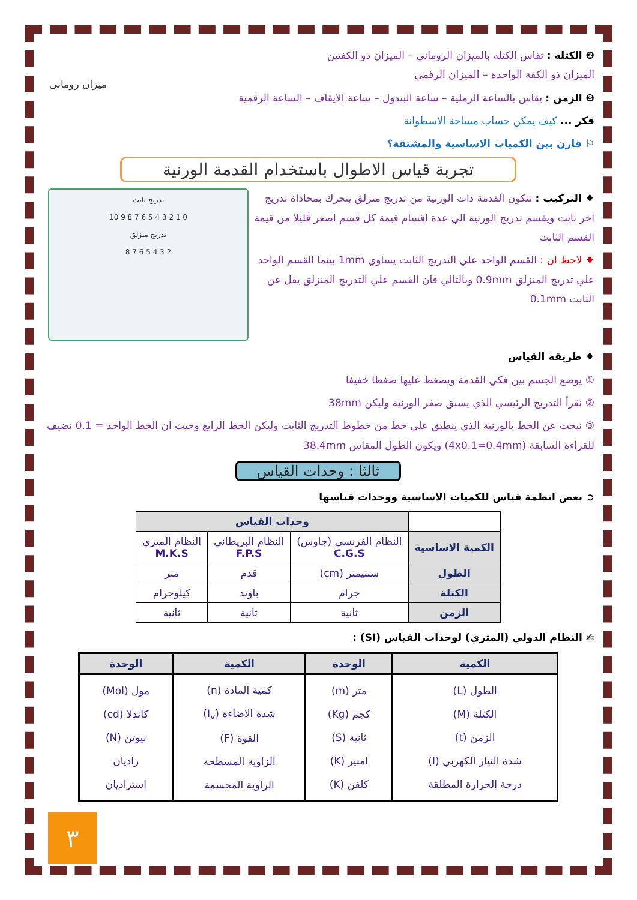ميزان رومانى
❷ الكتله : تقاس الكتله بالميزان الروماني – الميزان ذو الكفتين
الميزان ذو الكفة الواحدة – الميزان الرقمي
❸ الزمن : يقاس بالساعة الرملية – ساعة البندول – ساعة الايقاف – الساعة الرقمية
فكر ... كيف يمكن حساب مساحة الاسطوانة
⚐ قارن بين الكميات الاساسية والمشتقة؟
تجربة قياس الاطوال باستخدام القدمة الورنية
تدريج ثابت
0 1 2 3 4 5 6 7 8 9 10
تدريج منزلق
2 3 4 5 6 7 8
♦ التركيب : تتكون القدمة ذات الورنية من تدريج منزلق يتحرك بمحاذاة تدريج اخر ثابت ويقسم تدريج الورنية الي عدة اقسام قيمة كل قسم اصغر قليلا من قيمة القسم الثابت
♦ لاحظ ان : القسم الواحد علي التدريج الثابت يساوي 1mm بينما القسم الواحد علي تدريج المنزلق 0.9mm وبالتالي فان القسم علي التدريج المنزلق يقل عن الثابت 0.1mm
♦ طريقة القياس
① يوضع الجسم بين فكي القدمة ويضغط عليها ضغطا خفيفا
② نقرأ التدريج الرئيسي الذي يسبق صفر الورنية وليكن 38mm
③ نبحث عن الخط بالورنية الذي ينطبق علي خط من خطوط التدريج الثابت وليكن الخط الرابع وحيث ان الخط الواحد = 0.1 نضيف للقراءة السابقة (4x0.1=0.4mm) ويكون الطول المقاس 38.4mm
ثالثا : وحدات القياس
➲ بعض انظمة قياس للكميات الاساسية ووحدات قياسها
| | وحدات القياس | | |
| --- | --- | --- | --- |
| الكمية الاساسية | النظام الفرنسي (جاوس) C.G.S | النظام البريطاني F.P.S | النظام المتري M.K.S |
| الطول | سنتيمتر (cm) | قدم | متر |
| الكتلة | جرام | باوند | كيلوجرام |
| الزمن | ثانية | ثانية | ثانية |
✍ النظام الدولي (المتري) لوحدات القياس (SI) :
| الكمية | الوحدة | الكمية | الوحدة |
| --- | --- | --- | --- |
| الطول (L) الكتلة (M) الزمن (t) شدة التيار الكهربي (I) درجة الحرارة المطلقة | متر (m) كجم (Kg) ثانية (S) امبير (K) كلفن (K) | كمية المادة (n) شدة الاضاءة (I<sub>v</sub>) القوة (F) الزاوية المسطحة الزاوية المجسمة | مول (Mol) كاندلا (cd) نيوتن (N) راديان استراديان |
٣